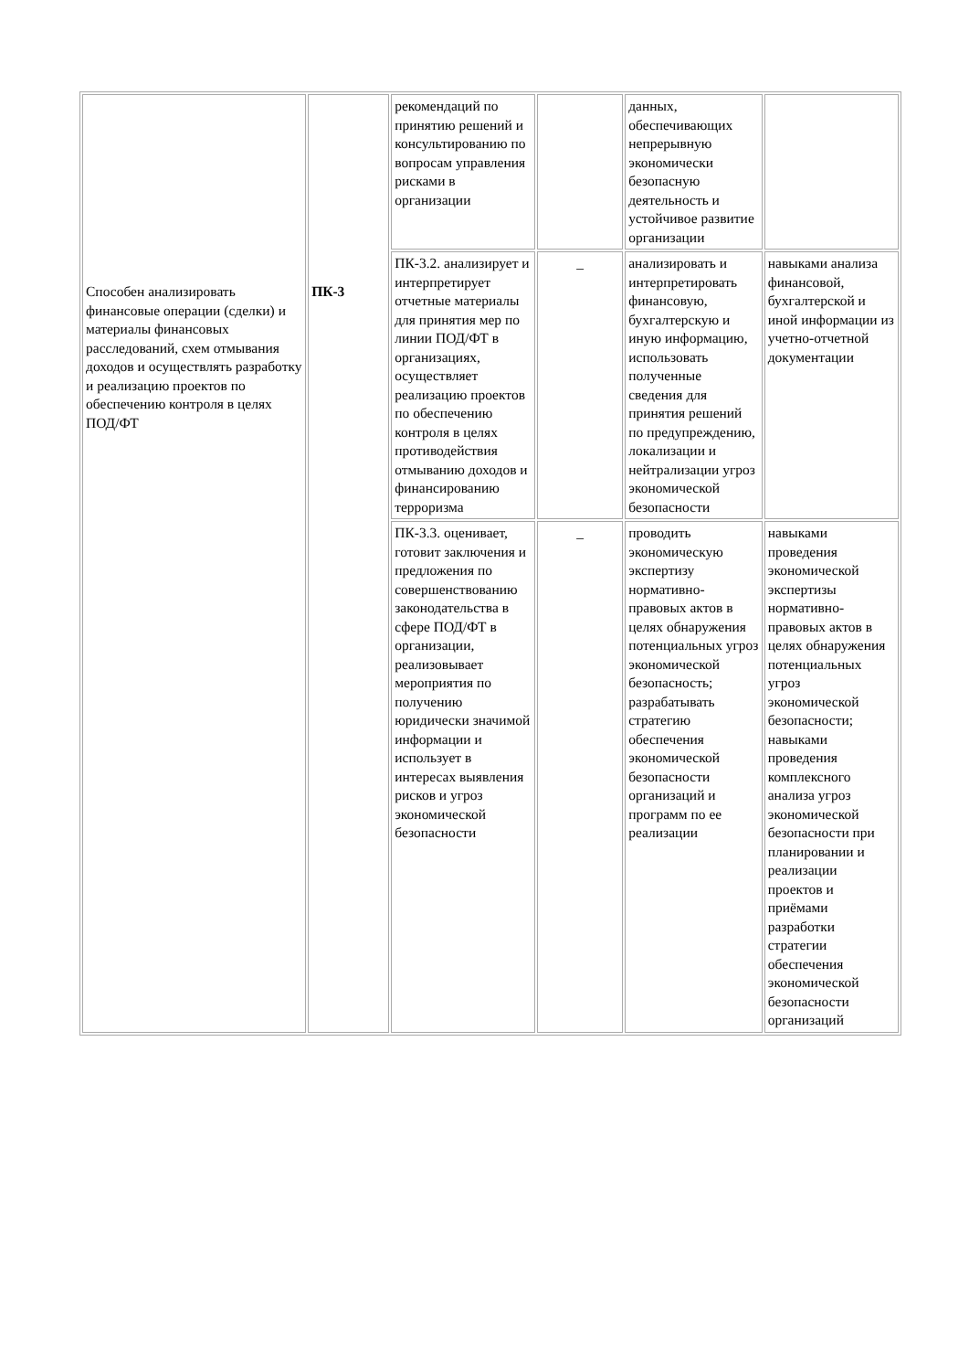| Способен анализировать финансовые операции (сделки) и материалы финансовых расследований, схем отмывания доходов и осуществлять разработку и реализацию проектов по обеспечению контроля в целях ПОД/ФТ | ПК-3 | рекомендаций по принятию решений и консультированию по вопросам управления рисками в организации | | данных, обеспечивающих непрерывную экономически безопасную деятельность и устойчивое развитие организации | |
| | | ПК-3.2. анализирует и интерпретирует отчетные материалы для принятия мер по линии ПОД/ФТ в организациях, осуществляет реализацию проектов по обеспечению контроля в целях противодействия отмыванию доходов и финансированию терроризма | _ | анализировать и интерпретировать финансовую, бухгалтерскую и иную информацию, использовать полученные сведения для принятия решений по предупреждению, локализации и нейтрализации угроз экономической безопасности | навыками анализа финансовой, бухгалтерской и иной информации из учетно-отчетной документации |
| | | ПК-3.3. оценивает, готовит заключения и предложения по совершенствованию законодательства в сфере ПОД/ФТ в организации, реализовывает мероприятия по получению юридически значимой информации и использует в интересах выявления рисков и угроз экономической безопасности | _ | проводить экономическую экспертизу нормативно-правовых актов в целях обнаружения потенциальных угроз экономической безопасность; разрабатывать стратегию обеспечения экономической безопасности организаций и программ по ее реализации | навыками проведения экономической экспертизы нормативно-правовых актов в целях обнаружения потенциальных угроз экономической безопасности; навыками проведения комплексного анализа угроз экономической безопасности при планировании и реализации проектов и приёмами разработки стратегии обеспечения экономической безопасности организаций |